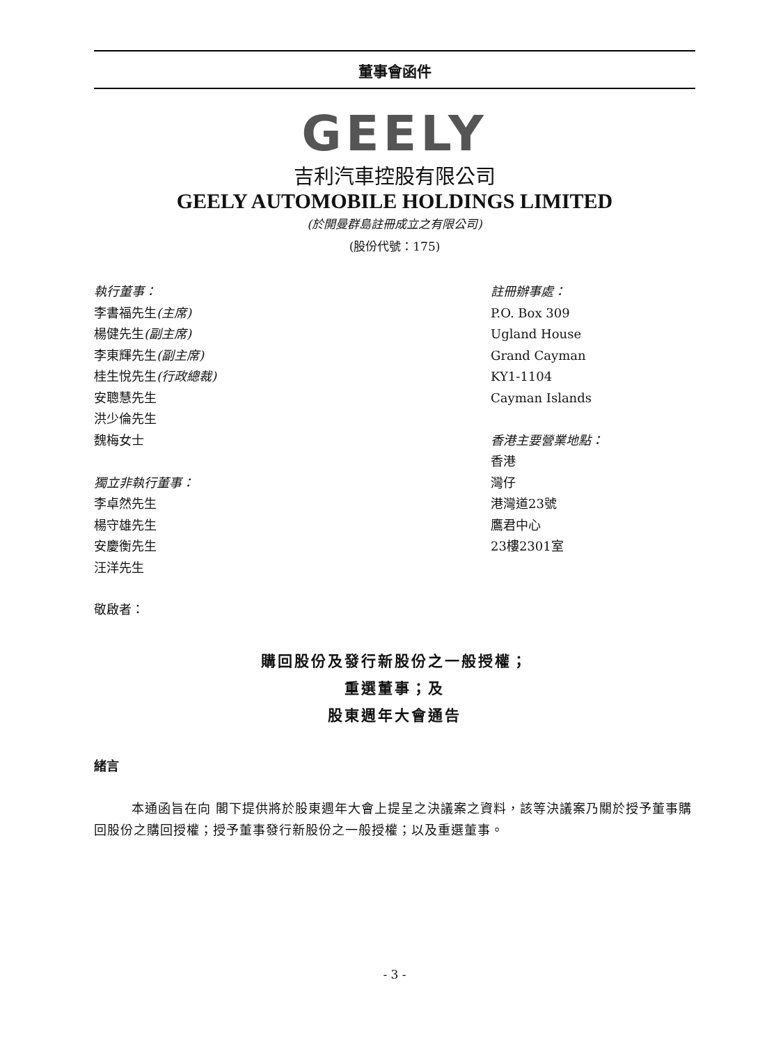董事會函件
GEELY
吉利汽車控股有限公司
GEELY AUTOMOBILE HOLDINGS LIMITED
(於開曼群島註冊成立之有限公司)
(股份代號：175)
執行董事：
李書福先生(主席)
楊健先生(副主席)
李東輝先生(副主席)
桂生悅先生(行政總裁)
安聰慧先生
洪少倫先生
魏梅女士
獨立非執行董事：
李卓然先生
楊守雄先生
安慶衡先生
汪洋先生
註冊辦事處：
P.O. Box 309
Ugland House
Grand Cayman
KY1-1104
Cayman Islands
香港主要營業地點：
香港
灣仔
港灣道23號
鷹君中心
23樓2301室
敬啟者：
購回股份及發行新股份之一般授權；
重選董事；及
股東週年大會通告
緒言
本通函旨在向 閣下提供將於股東週年大會上提呈之決議案之資料，該等決議案乃關於授予董事購回股份之購回授權；授予董事發行新股份之一般授權；以及重選董事。
- 3 -